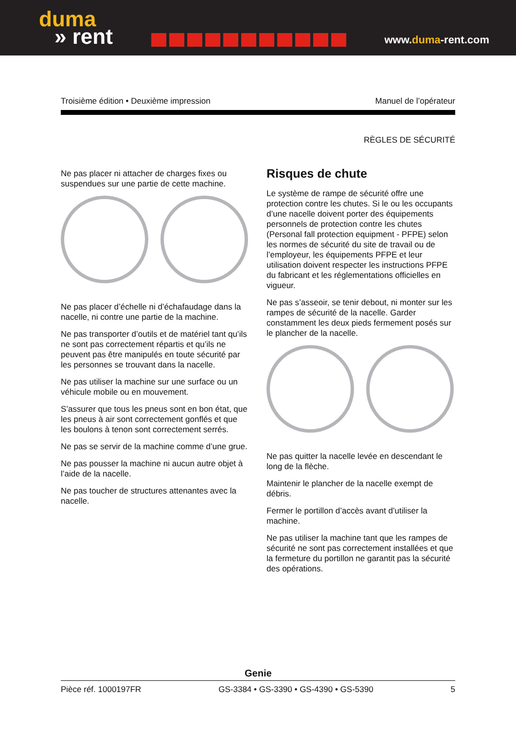duma
» rent
www.duma-rent.com
Troisième édition • Deuxième impression Manuel de l’opérateur
RÈGLES DE SÉCURITÉ
Ne pas placer ni attacher de charges fixes ou suspendues sur une partie de cette machine.
Ne pas placer d’échelle ni d’échafaudage dans la nacelle, ni contre une partie de la machine.
Ne pas transporter d’outils et de matériel tant qu’ils ne sont pas correctement répartis et qu’ils ne peuvent pas être manipulés en toute sécurité par les personnes se trouvant dans la nacelle.
Ne pas utiliser la machine sur une surface ou un véhicule mobile ou en mouvement.
S’assurer que tous les pneus sont en bon état, que les pneus à air sont correctement gonflés et que les boulons à tenon sont correctement serrés.
Ne pas se servir de la machine comme d’une grue.
Ne pas pousser la machine ni aucun autre objet à l’aide de la nacelle.
Ne pas toucher de structures attenantes avec la nacelle.
Risques de chute
Le système de rampe de sécurité offre une protection contre les chutes. Si le ou les occupants d’une nacelle doivent porter des équipements personnels de protection contre les chutes (Personal fall protection equipment - PFPE) selon les normes de sécurité du site de travail ou de l’employeur, les équipements PFPE et leur utilisation doivent respecter les instructions PFPE du fabricant et les réglementations officielles en vigueur.
Ne pas s’asseoir, se tenir debout, ni monter sur les rampes de sécurité de la nacelle. Garder constamment les deux pieds fermement posés sur le plancher de la nacelle.
Ne pas quitter la nacelle levée en descendant le long de la flèche.
Maintenir le plancher de la nacelle exempt de débris.
Fermer le portillon d’accès avant d’utiliser la machine.
Ne pas utiliser la machine tant que les rampes de sécurité ne sont pas correctement installées et que la fermeture du portillon ne garantit pas la sécurité des opérations.
Genie
Pièce réf. 1000197FR GS-3384 • GS-3390 • GS-4390 • GS-5390 5